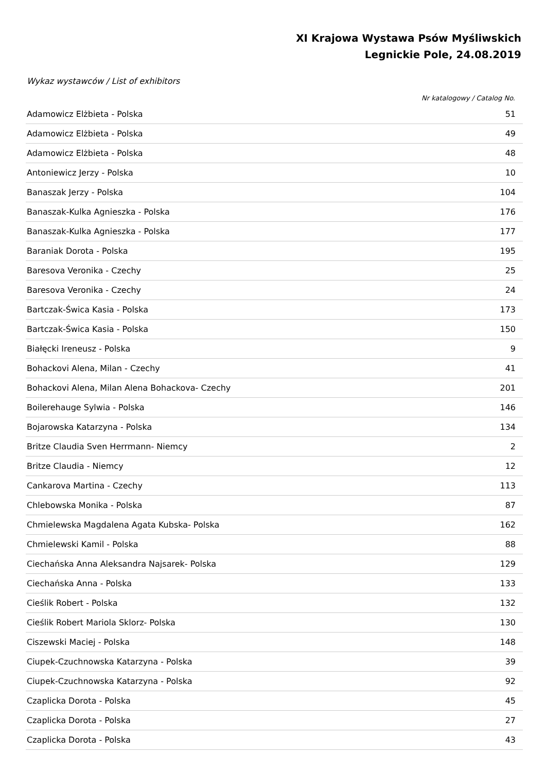XI Krajowa Wystawa Psów Myśliwskich
Legnickie Pole, 24.08.2019
Wykaz wystawców / List of exhibitors
Nr katalogowy / Catalog No.
| Adamowicz Elżbieta - Polska | 51 |
| Adamowicz Elżbieta - Polska | 49 |
| Adamowicz Elżbieta - Polska | 48 |
| Antoniewicz Jerzy - Polska | 10 |
| Banaszak Jerzy - Polska | 104 |
| Banaszak-Kulka Agnieszka - Polska | 176 |
| Banaszak-Kulka Agnieszka - Polska | 177 |
| Baraniak Dorota - Polska | 195 |
| Baresova Veronika - Czechy | 25 |
| Baresova Veronika - Czechy | 24 |
| Bartczak-Świca Kasia - Polska | 173 |
| Bartczak-Świca Kasia - Polska | 150 |
| Białęcki Ireneusz - Polska | 9 |
| Bohackovi Alena, Milan - Czechy | 41 |
| Bohackovi Alena, Milan Alena Bohackova- Czechy | 201 |
| Boilerehauge Sylwia - Polska | 146 |
| Bojarowska Katarzyna - Polska | 134 |
| Britze Claudia Sven Herrmann- Niemcy | 2 |
| Britze Claudia - Niemcy | 12 |
| Cankarova Martina - Czechy | 113 |
| Chlebowska Monika - Polska | 87 |
| Chmielewska Magdalena Agata Kubska- Polska | 162 |
| Chmielewski Kamil - Polska | 88 |
| Ciechańska Anna Aleksandra Najsarek- Polska | 129 |
| Ciechańska Anna - Polska | 133 |
| Cieślik Robert - Polska | 132 |
| Cieślik Robert Mariola Sklorz- Polska | 130 |
| Ciszewski Maciej - Polska | 148 |
| Ciupek-Czuchnowska Katarzyna - Polska | 39 |
| Ciupek-Czuchnowska Katarzyna - Polska | 92 |
| Czaplicka Dorota - Polska | 45 |
| Czaplicka Dorota - Polska | 27 |
| Czaplicka Dorota - Polska | 43 |